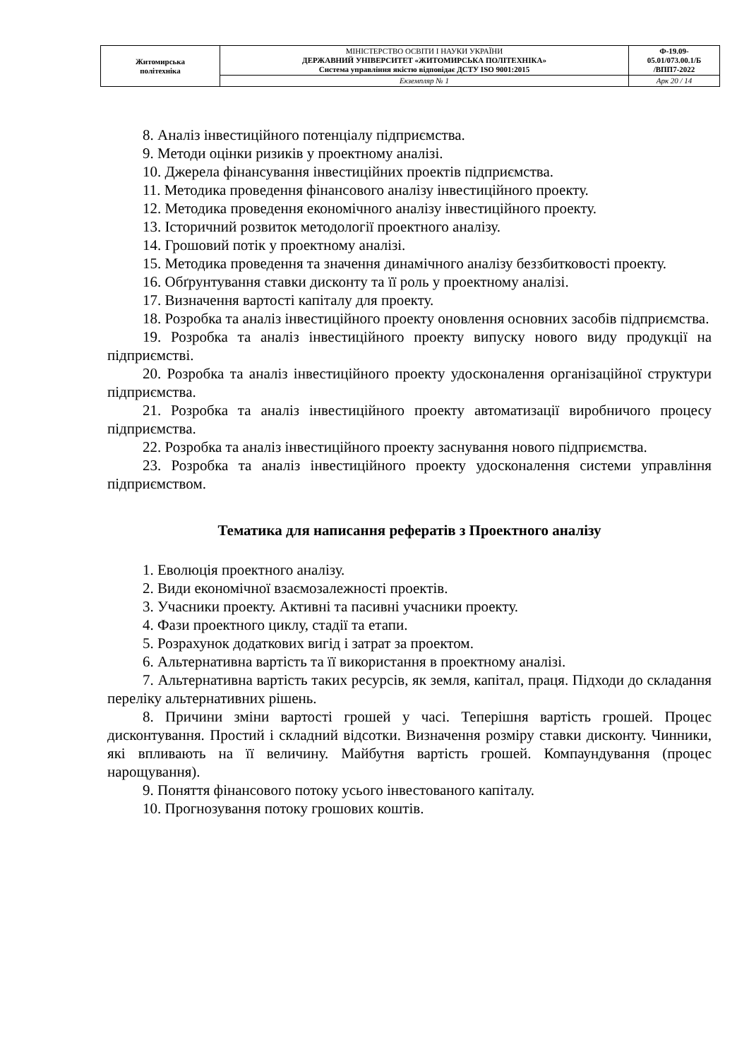| Житомирська політехніка | МІНІСТЕРСТВО ОСВІТИ І НАУКИ УКРАЇНИ ДЕРЖАВНИЙ УНІВЕРСИТЕТ «ЖИТОМИРСЬКА ПОЛІТЕХНІКА» Система управління якістю відповідає ДСТУ ISO 9001:2015 | Ф-19.09- 05.01/073.00.1/Б /ВПП7-2022 |
| | Екземпляр № 1 | Арк 20 / 14 |
8. Аналіз інвестиційного потенціалу підприємства.
9. Методи оцінки ризиків у проектному аналізі.
10. Джерела фінансування інвестиційних проектів підприємства.
11. Методика проведення фінансового аналізу інвестиційного проекту.
12. Методика проведення економічного аналізу інвестиційного проекту.
13. Історичний розвиток методології проектного аналізу.
14. Грошовий потік у проектному аналізі.
15. Методика проведення та значення динамічного аналізу беззбитковості проекту.
16. Обґрунтування ставки дисконту та її роль у проектному аналізі.
17. Визначення вартості капіталу для проекту.
18. Розробка та аналіз інвестиційного проекту оновлення основних засобів підприємства.
19. Розробка та аналіз інвестиційного проекту випуску нового виду продукції на підприємстві.
20. Розробка та аналіз інвестиційного проекту удосконалення організаційної структури підприємства.
21. Розробка та аналіз інвестиційного проекту автоматизації виробничого процесу підприємства.
22. Розробка та аналіз інвестиційного проекту заснування нового підприємства.
23. Розробка та аналіз інвестиційного проекту удосконалення системи управління підприємством.
Тематика для написання рефератів з Проектного аналізу
1. Еволюція проектного аналізу.
2. Види економічної взаємозалежності проектів.
3. Учасники проекту. Активні та пасивні учасники проекту.
4. Фази проектного циклу, стадії та етапи.
5. Розрахунок додаткових вигід і затрат за проектом.
6. Альтернативна вартість та її використання в проектному аналізі.
7. Альтернативна вартість таких ресурсів, як земля, капітал, праця. Підходи до складання переліку альтернативних рішень.
8. Причини зміни вартості грошей у часі. Теперішня вартість грошей. Процес дисконтування. Простий і складний відсотки. Визначення розміру ставки дисконту. Чинники, які впливають на її величину. Майбутня вартість грошей. Компаундування (процес нарощування).
9. Поняття фінансового потоку усього інвестованого капіталу.
10. Прогнозування потоку грошових коштів.